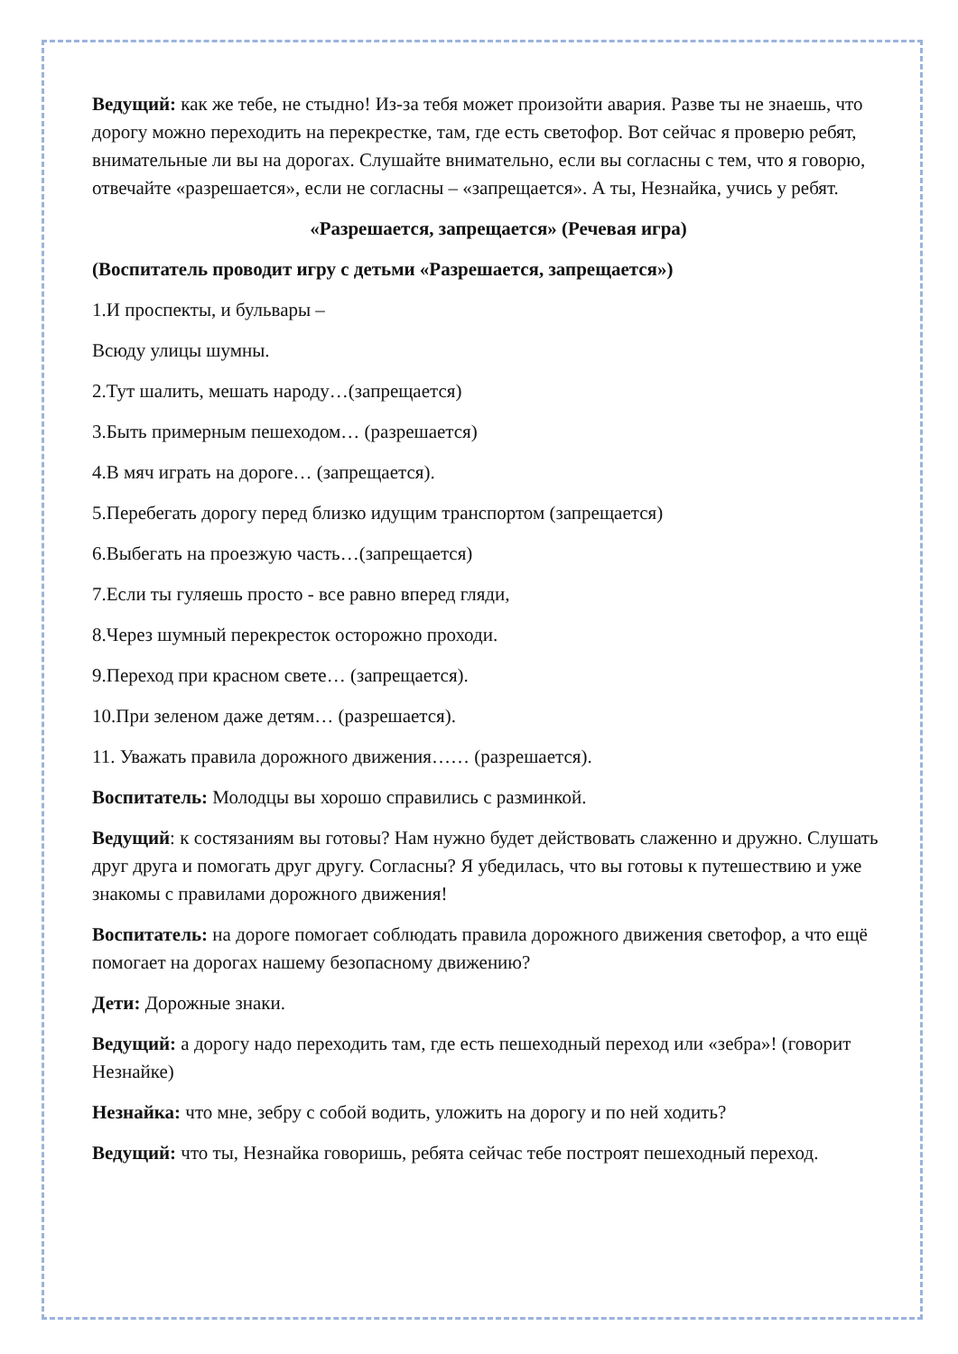Ведущий: как же тебе, не стыдно! Из-за тебя может произойти авария. Разве ты не знаешь, что дорогу можно переходить на перекрестке, там, где есть светофор. Вот сейчас я проверю ребят, внимательные ли вы на дорогах. Слушайте внимательно, если вы согласны с тем, что я говорю, отвечайте «разрешается», если не согласны – «запрещается». А ты, Незнайка, учись у ребят.
«Разрешается, запрещается» (Речевая игра)
(Воспитатель проводит игру с детьми «Разрешается, запрещается»)
1.И проспекты, и бульвары –
Всюду улицы шумны.
2.Тут шалить, мешать народу…(запрещается)
3.Быть примерным пешеходом… (разрешается)
4.В мяч играть на дороге… (запрещается).
5.Перебегать дорогу перед близко идущим транспортом (запрещается)
6.Выбегать на проезжую часть…(запрещается)
7.Если ты гуляешь просто - все равно вперед гляди,
8.Через шумный перекресток осторожно проходи.
9.Переход при красном свете… (запрещается).
10.При зеленом даже детям… (разрешается).
11. Уважать правила дорожного движения…… (разрешается).
Воспитатель: Молодцы вы хорошо справились с разминкой.
Ведущий: к состязаниям вы готовы? Нам нужно будет действовать слаженно и дружно. Слушать друг друга и помогать друг другу. Согласны? Я убедилась, что вы готовы к путешествию и уже знакомы с правилами дорожного движения!
Воспитатель: на дороге помогает соблюдать правила дорожного движения светофор, а что ещё помогает на дорогах нашему безопасному движению?
Дети: Дорожные знаки.
Ведущий: а дорогу надо переходить там, где есть пешеходный переход или «зебра»! (говорит Незнайке)
Незнайка: что мне, зебру с собой водить, уложить на дорогу и по ней ходить?
Ведущий: что ты, Незнайка говоришь, ребята сейчас тебе построят пешеходный переход.